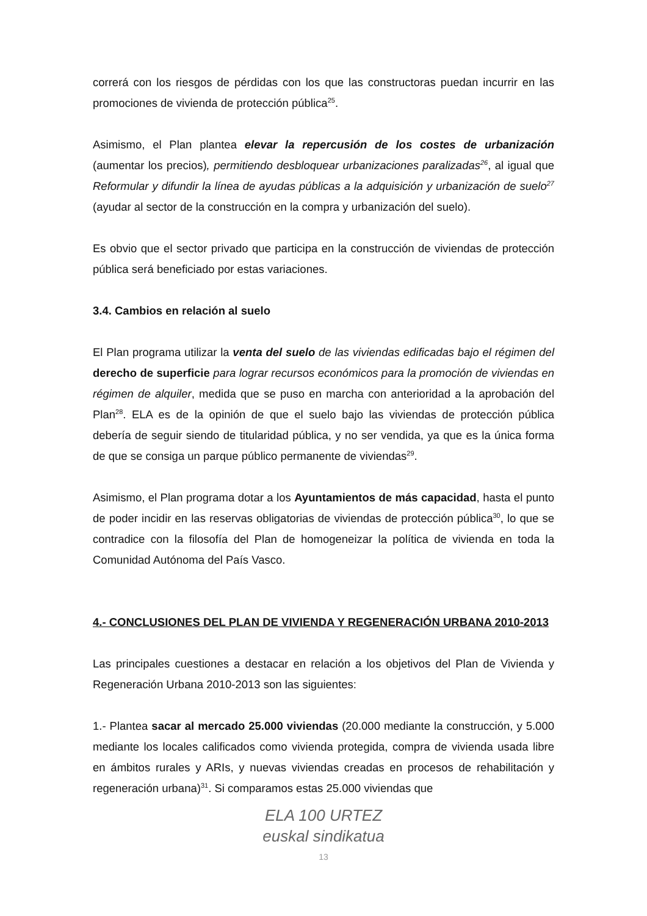correrá con los riesgos de pérdidas con los que las constructoras puedan incurrir en las promociones de vivienda de protección pública<sup>25</sup>.
Asimismo, el Plan plantea elevar la repercusión de los costes de urbanización (aumentar los precios), permitiendo desbloquear urbanizaciones paralizadas<sup>26</sup>, al igual que Reformular y difundir la línea de ayudas públicas a la adquisición y urbanización de suelo<sup>27</sup> (ayudar al sector de la construcción en la compra y urbanización del suelo).
Es obvio que el sector privado que participa en la construcción de viviendas de protección pública será beneficiado por estas variaciones.
3.4. Cambios en relación al suelo
El Plan programa utilizar la venta del suelo de las viviendas edificadas bajo el régimen del derecho de superficie para lograr recursos económicos para la promoción de viviendas en régimen de alquiler, medida que se puso en marcha con anterioridad a la aprobación del Plan<sup>28</sup>. ELA es de la opinión de que el suelo bajo las viviendas de protección pública debería de seguir siendo de titularidad pública, y no ser vendida, ya que es la única forma de que se consiga un parque público permanente de viviendas<sup>29</sup>.
Asimismo, el Plan programa dotar a los Ayuntamientos de más capacidad, hasta el punto de poder incidir en las reservas obligatorias de viviendas de protección pública<sup>30</sup>, lo que se contradice con la filosofía del Plan de homogeneizar la política de vivienda en toda la Comunidad Autónoma del País Vasco.
4.- CONCLUSIONES DEL PLAN DE VIVIENDA Y REGENERACIÓN URBANA 2010-2013
Las principales cuestiones a destacar en relación a los objetivos del Plan de Vivienda y Regeneración Urbana 2010-2013 son las siguientes:
1.- Plantea sacar al mercado 25.000 viviendas (20.000 mediante la construcción, y 5.000 mediante los locales calificados como vivienda protegida, compra de vivienda usada libre en ámbitos rurales y ARIs, y nuevas viviendas creadas en procesos de rehabilitación y regeneración urbana)<sup>31</sup>. Si comparamos estas 25.000 viviendas que
ELA 100 URTEZ
euskal sindikatua
13